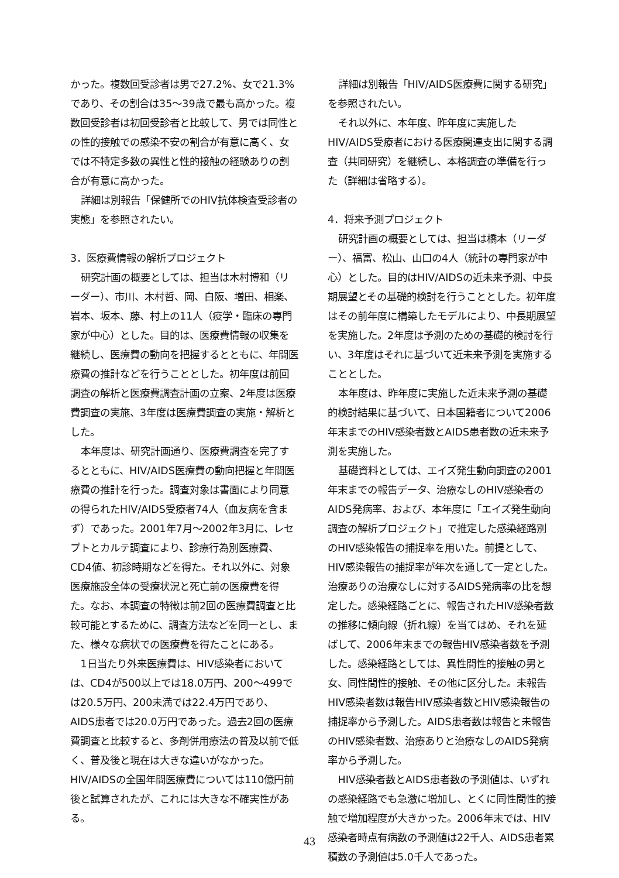かった。複数回受診者は男で27.2%、女で21.3%であり、その割合は35～39歳で最も高かった。複数回受診者は初回受診者と比較して、男では同性との性的接触での感染不安の割合が有意に高く、女では不特定多数の異性と性的接触の経験ありの割合が有意に高かった。
詳細は別報告「保健所でのHIV抗体検査受診者の実態」を参照されたい。
3．医療費情報の解析プロジェクト
研究計画の概要としては、担当は木村博和（リーダー）、市川、木村哲、岡、白阪、増田、相楽、岩本、坂本、藤、村上の11人（疫学・臨床の専門家が中心）とした。目的は、医療費情報の収集を継続し、医療費の動向を把握するとともに、年間医療費の推計などを行うこととした。初年度は前回調査の解析と医療費調査計画の立案、2年度は医療費調査の実施、3年度は医療費調査の実施・解析とした。
本年度は、研究計画通り、医療費調査を完了するとともに、HIV/AIDS医療費の動向把握と年間医療費の推計を行った。調査対象は書面により同意の得られたHIV/AIDS受療者74人（血友病を含まず）であった。2001年7月～2002年3月に、レセプトとカルテ調査により、診療行為別医療費、CD4値、初診時期などを得た。それ以外に、対象医療施設全体の受療状況と死亡前の医療費を得た。なお、本調査の特徴は前2回の医療費調査と比較可能とするために、調査方法などを同一とし、また、様々な病状での医療費を得たことにある。
1日当たり外来医療費は、HIV感染者においては、CD4が500以上では18.0万円、200～499では20.5万円、200未満では22.4万円であり、AIDS患者では20.0万円であった。過去2回の医療費調査と比較すると、多剤併用療法の普及以前で低く、普及後と現在は大きな違いがなかった。HIV/AIDSの全国年間医療費については110億円前後と試算されたが、これには大きな不確実性がある。
詳細は別報告「HIV/AIDS医療費に関する研究」を参照されたい。
それ以外に、本年度、昨年度に実施したHIV/AIDS受療者における医療関連支出に関する調査（共同研究）を継続し、本格調査の準備を行った（詳細は省略する）。
4．将来予測プロジェクト
研究計画の概要としては、担当は橋本（リーダー）、福富、松山、山口の4人（統計の専門家が中心）とした。目的はHIV/AIDSの近未来予測、中長期展望とその基礎的検討を行うこととした。初年度はその前年度に構築したモデルにより、中長期展望を実施した。2年度は予測のための基礎的検討を行い、3年度はそれに基づいて近未来予測を実施することとした。
本年度は、昨年度に実施した近未来予測の基礎的検討結果に基づいて、日本国籍者について2006年末までのHIV感染者数とAIDS患者数の近未来予測を実施した。
基礎資料としては、エイズ発生動向調査の2001年末までの報告データ、治療なしのHIV感染者のAIDS発病率、および、本年度に「エイズ発生動向調査の解析プロジェクト」で推定した感染経路別のHIV感染報告の捕捉率を用いた。前提として、HIV感染報告の捕捉率が年次を通して一定とした。治療ありの治療なしに対するAIDS発病率の比を想定した。感染経路ごとに、報告されたHIV感染者数の推移に傾向線（折れ線）を当てはめ、それを延ばして、2006年末までの報告HIV感染者数を予測した。感染経路としては、異性間性的接触の男と女、同性間性的接触、その他に区分した。未報告HIV感染者数は報告HIV感染者数とHIV感染報告の捕捉率から予測した。AIDS患者数は報告と未報告のHIV感染者数、治療ありと治療なしのAIDS発病率から予測した。
HIV感染者数とAIDS患者数の予測値は、いずれの感染経路でも急激に増加し、とくに同性間性的接触で増加程度が大きかった。2006年末では、HIV感染者時点有病数の予測値は22千人、AIDS患者累積数の予測値は5.0千人であった。
43